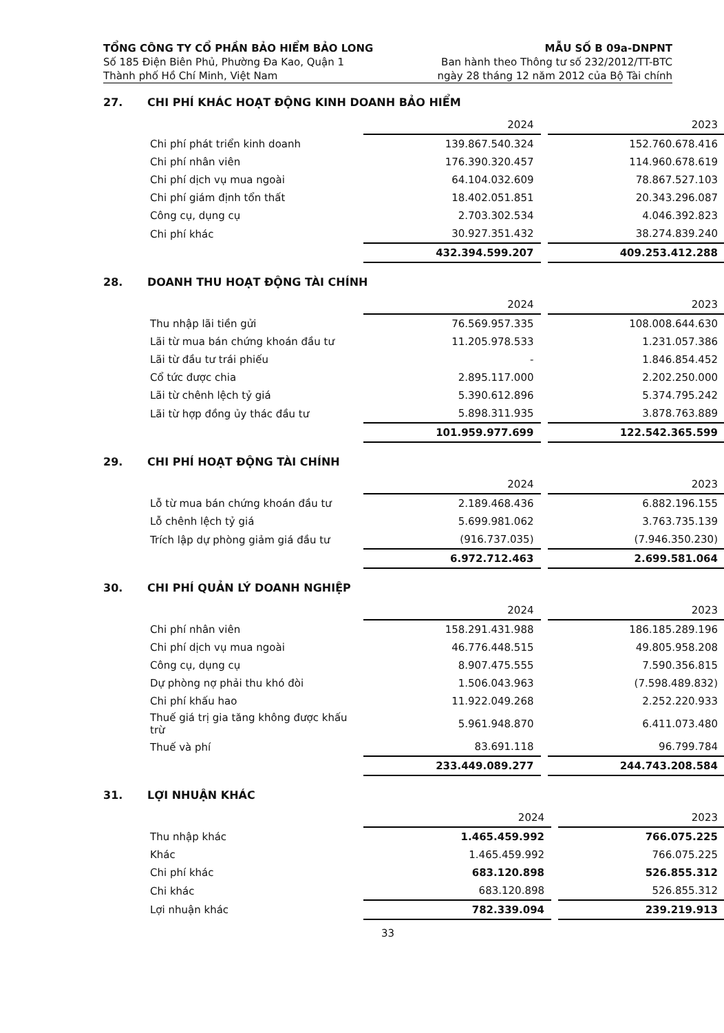TỔNG CÔNG TY CỔ PHẦN BẢO HIỂM BẢO LONG
Số 185 Điện Biên Phủ, Phường Đa Kao, Quận 1
Thành phố Hồ Chí Minh, Việt Nam
MẪU SỐ B 09a-DNPNT
Ban hành theo Thông tư số 232/2012/TT-BTC
ngày 28 tháng 12 năm 2012 của Bộ Tài chính
27. CHI PHÍ KHÁC HOẠT ĐỘNG KINH DOANH BẢO HIỂM
| | 2024 | | 2023 |
| --- | --- | --- | --- |
| Chi phí phát triển kinh doanh | 139.867.540.324 | | 152.760.678.416 |
| Chi phí nhân viên | 176.390.320.457 | | 114.960.678.619 |
| Chi phí dịch vụ mua ngoài | 64.104.032.609 | | 78.867.527.103 |
| Chi phí giám định tổn thất | 18.402.051.851 | | 20.343.296.087 |
| Công cụ, dụng cụ | 2.703.302.534 | | 4.046.392.823 |
| Chi phí khác | 30.927.351.432 | | 38.274.839.240 |
| | 432.394.599.207 | | 409.253.412.288 |
28. DOANH THU HOẠT ĐỘNG TÀI CHÍNH
| | 2024 | | 2023 |
| --- | --- | --- | --- |
| Thu nhập lãi tiền gửi | 76.569.957.335 | | 108.008.644.630 |
| Lãi từ mua bán chứng khoán đầu tư | 11.205.978.533 | | 1.231.057.386 |
| Lãi từ đầu tư trái phiếu | - | | 1.846.854.452 |
| Cổ tức được chia | 2.895.117.000 | | 2.202.250.000 |
| Lãi từ chênh lệch tỷ giá | 5.390.612.896 | | 5.374.795.242 |
| Lãi từ hợp đồng ủy thác đầu tư | 5.898.311.935 | | 3.878.763.889 |
| | 101.959.977.699 | | 122.542.365.599 |
29. CHI PHÍ HOẠT ĐỘNG TÀI CHÍNH
| | 2024 | | 2023 |
| --- | --- | --- | --- |
| Lỗ từ mua bán chứng khoán đầu tư | 2.189.468.436 | | 6.882.196.155 |
| Lỗ chênh lệch tỷ giá | 5.699.981.062 | | 3.763.735.139 |
| Trích lập dự phòng giảm giá đầu tư | (916.737.035) | | (7.946.350.230) |
| | 6.972.712.463 | | 2.699.581.064 |
30. CHI PHÍ QUẢN LÝ DOANH NGHIỆP
| | 2024 | | 2023 |
| --- | --- | --- | --- |
| Chi phí nhân viên | 158.291.431.988 | | 186.185.289.196 |
| Chi phí dịch vụ mua ngoài | 46.776.448.515 | | 49.805.958.208 |
| Công cụ, dụng cụ | 8.907.475.555 | | 7.590.356.815 |
| Dự phòng nợ phải thu khó đòi | 1.506.043.963 | | (7.598.489.832) |
| Chi phí khấu hao | 11.922.049.268 | | 2.252.220.933 |
| Thuế giá trị gia tăng không được khấu trừ | 5.961.948.870 | | 6.411.073.480 |
| Thuế và phí | 83.691.118 | | 96.799.784 |
| | 233.449.089.277 | | 244.743.208.584 |
31. LỢI NHUẬN KHÁC
| | 2024 | | 2023 |
| --- | --- | --- | --- |
| Thu nhập khác | 1.465.459.992 | | 766.075.225 |
| Khác | 1.465.459.992 | | 766.075.225 |
| Chi phí khác | 683.120.898 | | 526.855.312 |
| Chi khác | 683.120.898 | | 526.855.312 |
| Lợi nhuận khác | 782.339.094 | | 239.219.913 |
33